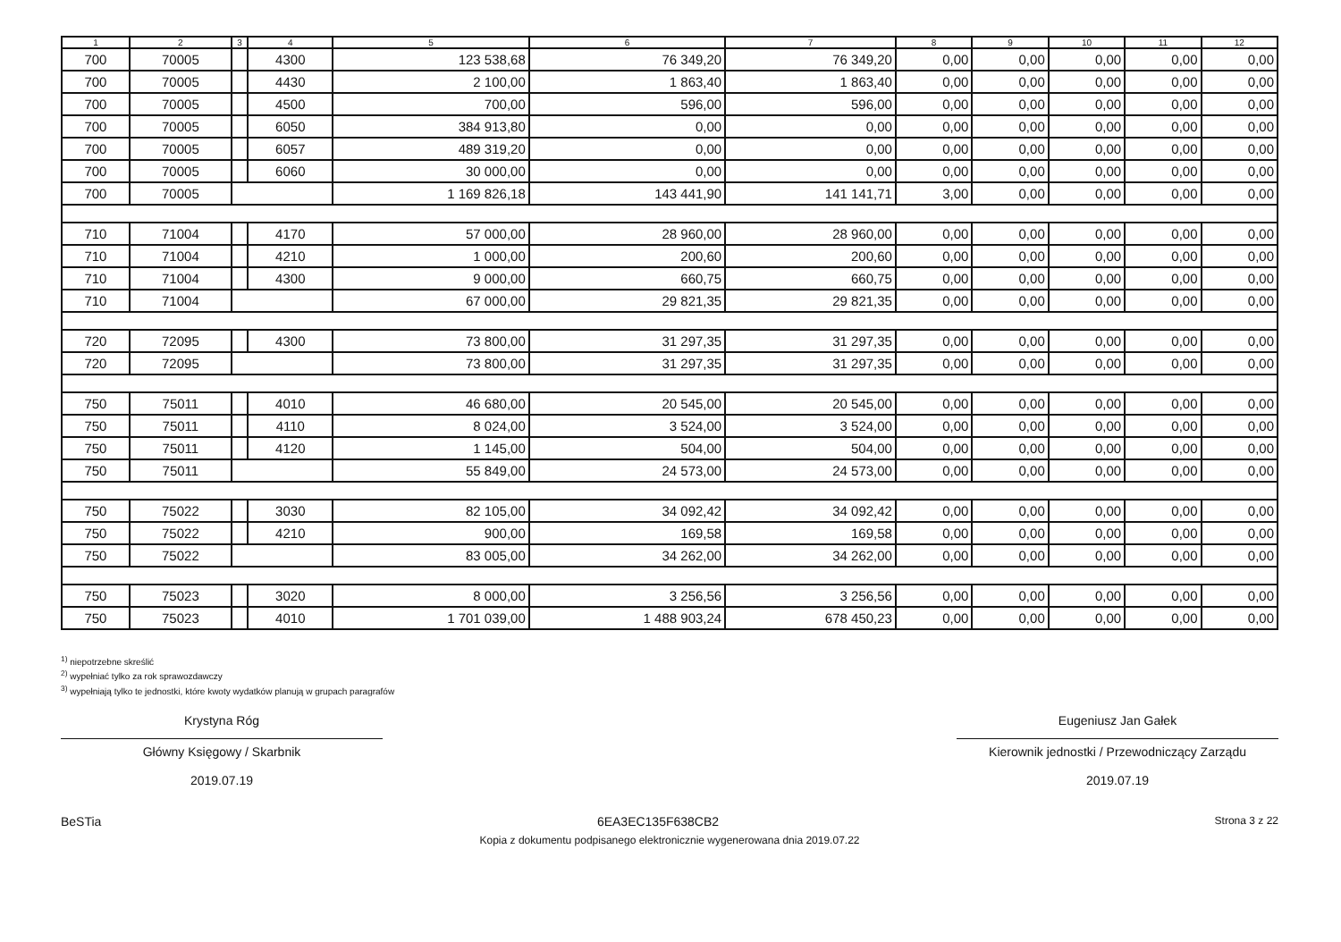| 1 | 2 | 3 | 4 | 5 | 6 | 7 | 8 | 9 | 10 | 11 | 12 |
| --- | --- | --- | --- | --- | --- | --- | --- | --- | --- | --- | --- |
| 700 | 70005 | | 4300 | 123 538,68 | 76 349,20 | 76 349,20 | 0,00 | 0,00 | 0,00 | 0,00 | 0,00 |
| 700 | 70005 | | 4430 | 2 100,00 | 1 863,40 | 1 863,40 | 0,00 | 0,00 | 0,00 | 0,00 | 0,00 |
| 700 | 70005 | | 4500 | 700,00 | 596,00 | 596,00 | 0,00 | 0,00 | 0,00 | 0,00 | 0,00 |
| 700 | 70005 | | 6050 | 384 913,80 | 0,00 | 0,00 | 0,00 | 0,00 | 0,00 | 0,00 | 0,00 |
| 700 | 70005 | | 6057 | 489 319,20 | 0,00 | 0,00 | 0,00 | 0,00 | 0,00 | 0,00 | 0,00 |
| 700 | 70005 | | 6060 | 30 000,00 | 0,00 | 0,00 | 0,00 | 0,00 | 0,00 | 0,00 | 0,00 |
| 700 | 70005 | | | 1 169 826,18 | 143 441,90 | 141 141,71 | 3,00 | 0,00 | 0,00 | 0,00 | 0,00 |
| 710 | 71004 | | 4170 | 57 000,00 | 28 960,00 | 28 960,00 | 0,00 | 0,00 | 0,00 | 0,00 | 0,00 |
| 710 | 71004 | | 4210 | 1 000,00 | 200,60 | 200,60 | 0,00 | 0,00 | 0,00 | 0,00 | 0,00 |
| 710 | 71004 | | 4300 | 9 000,00 | 660,75 | 660,75 | 0,00 | 0,00 | 0,00 | 0,00 | 0,00 |
| 710 | 71004 | | | 67 000,00 | 29 821,35 | 29 821,35 | 0,00 | 0,00 | 0,00 | 0,00 | 0,00 |
| 720 | 72095 | | 4300 | 73 800,00 | 31 297,35 | 31 297,35 | 0,00 | 0,00 | 0,00 | 0,00 | 0,00 |
| 720 | 72095 | | | 73 800,00 | 31 297,35 | 31 297,35 | 0,00 | 0,00 | 0,00 | 0,00 | 0,00 |
| 750 | 75011 | | 4010 | 46 680,00 | 20 545,00 | 20 545,00 | 0,00 | 0,00 | 0,00 | 0,00 | 0,00 |
| 750 | 75011 | | 4110 | 8 024,00 | 3 524,00 | 3 524,00 | 0,00 | 0,00 | 0,00 | 0,00 | 0,00 |
| 750 | 75011 | | 4120 | 1 145,00 | 504,00 | 504,00 | 0,00 | 0,00 | 0,00 | 0,00 | 0,00 |
| 750 | 75011 | | | 55 849,00 | 24 573,00 | 24 573,00 | 0,00 | 0,00 | 0,00 | 0,00 | 0,00 |
| 750 | 75022 | | 3030 | 82 105,00 | 34 092,42 | 34 092,42 | 0,00 | 0,00 | 0,00 | 0,00 | 0,00 |
| 750 | 75022 | | 4210 | 900,00 | 169,58 | 169,58 | 0,00 | 0,00 | 0,00 | 0,00 | 0,00 |
| 750 | 75022 | | | 83 005,00 | 34 262,00 | 34 262,00 | 0,00 | 0,00 | 0,00 | 0,00 | 0,00 |
| 750 | 75023 | | 3020 | 8 000,00 | 3 256,56 | 3 256,56 | 0,00 | 0,00 | 0,00 | 0,00 | 0,00 |
| 750 | 75023 | | 4010 | 1 701 039,00 | 1 488 903,24 | 678 450,23 | 0,00 | 0,00 | 0,00 | 0,00 | 0,00 |
<sup>1)</sup> niepotrzebne skreślić
<sup>2)</sup> wypełniać tylko za rok sprawozdawczy
<sup>3)</sup> wypełniają tylko te jednostki, które kwoty wydatków planują w grupach paragrafów
Krystyna Róg
Główny Księgowy / Skarbnik
2019.07.19
Eugeniusz Jan Gałek
Kierownik jednostki / Przewodniczący Zarządu
2019.07.19
BeSTia 6EA3EC135F638CB2 Strona 3 z 22
Kopia z dokumentu podpisanego elektronicznie wygenerowana dnia 2019.07.22